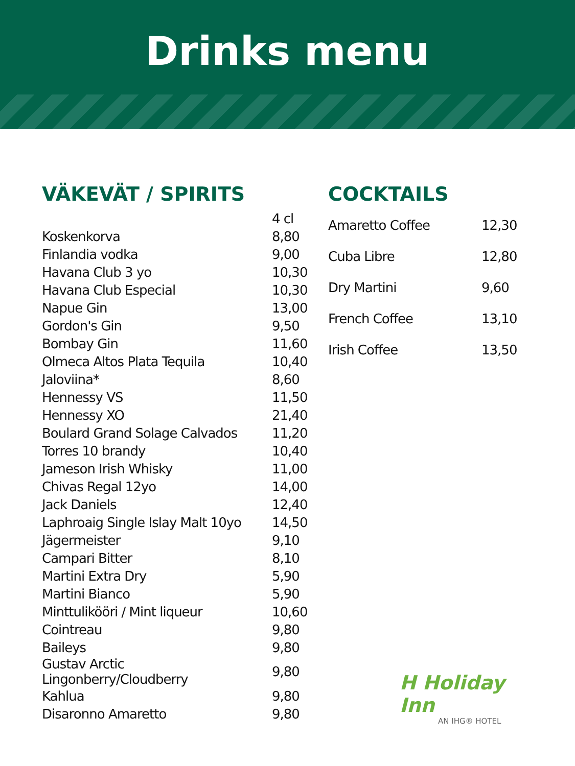Drinks menu
VÄKEVÄT / SPIRITS
| | 4 cl |
| Koskenkorva | 8,80 |
| Finlandia vodka | 9,00 |
| Havana Club 3 yo | 10,30 |
| Havana Club Especial | 10,30 |
| Napue Gin | 13,00 |
| Gordon's Gin | 9,50 |
| Bombay Gin | 11,60 |
| Olmeca Altos Plata Tequila | 10,40 |
| Jaloviina* | 8,60 |
| Hennessy VS | 11,50 |
| Hennessy XO | 21,40 |
| Boulard Grand Solage Calvados | 11,20 |
| Torres 10 brandy | 10,40 |
| Jameson Irish Whisky | 11,00 |
| Chivas Regal 12yo | 14,00 |
| Jack Daniels | 12,40 |
| Laphroaig Single Islay Malt 10yo | 14,50 |
| Jägermeister | 9,10 |
| Campari Bitter | 8,10 |
| Martini Extra Dry | 5,90 |
| Martini Bianco | 5,90 |
| Minttulikööri / Mint liqueur | 10,60 |
| Cointreau | 9,80 |
| Baileys | 9,80 |
| Gustav Arctic Lingonberry/Cloudberry | 9,80 |
| Kahlua | 9,80 |
| Disaronno Amaretto | 9,80 |
COCKTAILS
| Amaretto Coffee | 12,30 |
| Cuba Libre | 12,80 |
| Dry Martini | 9,60 |
| French Coffee | 13,10 |
| Irish Coffee | 13,50 |
H Holiday Inn
AN IHG® HOTEL